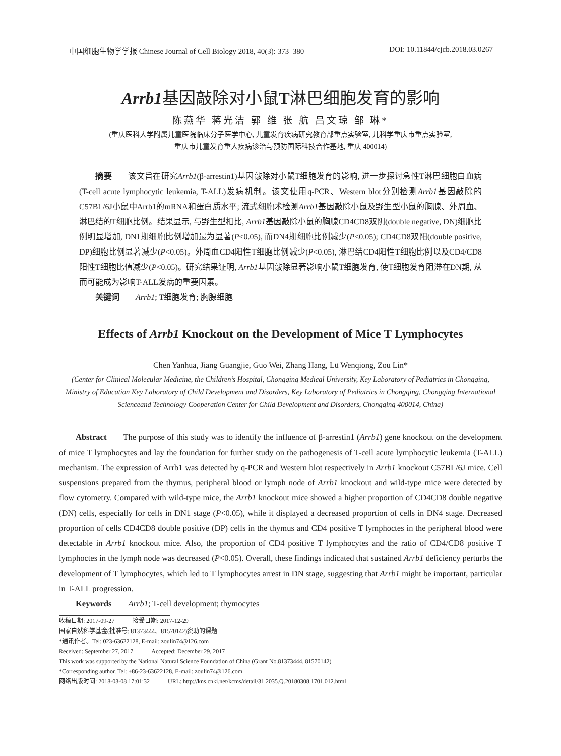中国细胞生物学学报 Chinese Journal of Cell Biology 2018, 40(3): 373–380 DOI: 10.11844/cjcb.2018.03.0267
Arrb1基因敲除对小鼠T淋巴细胞发育的影响
陈燕华 蒋光洁 郭 维 张 航 吕文琼 邹 琳*
(重庆医科大学附属儿童医院临床分子医学中心, 儿童发育疾病研究教育部重点实验室, 儿科学重庆市重点实验室,
重庆市儿童发育重大疾病诊治与预防国际科技合作基地, 重庆 400014)
  摘要  该文旨在研究Arrb1(β-arrestin1)基因敲除对小鼠T细胞发育的影响, 进一步探讨急性T淋巴细胞白血病(T-cell acute lymphocytic leukemia, T-ALL)发病机制。该文使用q-PCR、Western blot分别检测Arrb1基因敲除的C57BL/6J小鼠中Arrb1的mRNA和蛋白质水平; 流式细胞术检测Arrb1基因敲除小鼠及野生型小鼠的胸腺、外周血、淋巴结的T细胞比例。结果显示, 与野生型相比, Arrb1基因敲除小鼠的胸腺CD4CD8双阴(double negative, DN)细胞比例明显增加, DN1期细胞比例增加最为显著(P<0.05), 而DN4期细胞比例减少(P<0.05); CD4CD8双阳(double positive, DP)细胞比例显著减少(P<0.05)。外周血CD4阳性T细胞比例减少(P<0.05), 淋巴结CD4阳性T细胞比例以及CD4/CD8阳性T细胞比值减少(P<0.05)。研究结果证明, Arrb1基因敲除显著影响小鼠T细胞发育, 使T细胞发育阻滞在DN期, 从而可能成为影响T-ALL发病的重要因素。
  关键词  Arrb1; T细胞发育; 胸腺细胞
Effects of Arrb1 Knockout on the Development of Mice T Lymphocytes
Chen Yanhua, Jiang Guangjie, Guo Wei, Zhang Hang, Lü Wenqiong, Zou Lin*
(Center for Clinical Molecular Medicine, the Children’s Hospital, Chongqing Medical University, Key Laboratory of Pediatrics in Chongqing, Ministry of Education Key Laboratory of Child Development and Disorders, Key Laboratory of Pediatrics in Chongqing, Chongqing International Scienceand Technology Cooperation Center for Child Development and Disorders, Chongqing 400014, China)
  Abstract  The purpose of this study was to identify the influence of β-arrestin1 (Arrb1) gene knockout on the development of mice T lymphocytes and lay the foundation for further study on the pathogenesis of T-cell acute lymphocytic leukemia (T-ALL) mechanism. The expression of Arrb1 was detected by q-PCR and Western blot respectively in Arrb1 knockout C57BL/6J mice. Cell suspensions prepared from the thymus, peripheral blood or lymph node of Arrb1 knockout and wild-type mice were detected by flow cytometry. Compared with wild-type mice, the Arrb1 knockout mice showed a higher proportion of CD4CD8 double negative (DN) cells, especially for cells in DN1 stage (P<0.05), while it displayed a decreased proportion of cells in DN4 stage. Decreased proportion of cells CD4CD8 double positive (DP) cells in the thymus and CD4 positive T lymphoctes in the peripheral blood were detectable in Arrb1 knockout mice. Also, the proportion of CD4 positive T lymphocytes and the ratio of CD4/CD8 positive T lymphoctes in the lymph node was decreased (P<0.05). Overall, these findings indicated that sustained Arrb1 deficiency perturbs the development of T lymphocytes, which led to T lymphocytes arrest in DN stage, suggesting that Arrb1 might be important, particular in T-ALL progression.
  Keywords  Arrb1; T-cell development; thymocytes
收稿日期: 2017-09-27   接受日期: 2017-12-29
国家自然科学基金(批准号: 81373444、81570142)资助的课题
*通讯作者。Tel: 023-63622128, E-mail: zoulin74@126.com
Received: September 27, 2017   Accepted: December 29, 2017
This work was supported by the National Natural Science Foundation of China (Grant No.81373444, 81570142)
*Corresponding author. Tel: +86-23-63622128, E-mail: zoulin74@126.com
网络出版时间: 2018-03-08 17:01:32   URL: http://kns.cnki.net/kcms/detail/31.2035.Q.20180308.1701.012.html